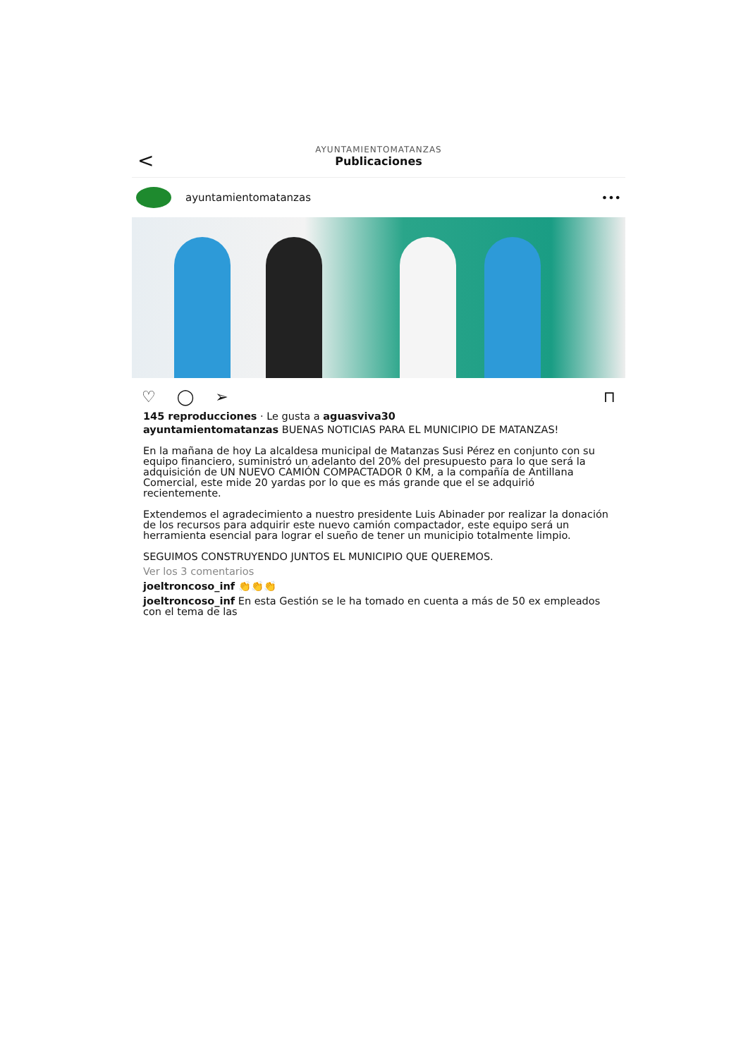<
AYUNTAMIENTOMATANZAS
Publicaciones
ayuntamientomatanzas •••
♡ ◯ ➢ ⊓
145 reproducciones · Le gusta a aguasviva30
ayuntamientomatanzas BUENAS NOTICIAS PARA EL MUNICIPIO DE MATANZAS!
En la mañana de hoy La alcaldesa municipal de Matanzas Susi Pérez en conjunto con su equipo financiero, suministró un adelanto del 20% del presupuesto para lo que será la adquisición de UN NUEVO CAMIÓN COMPACTADOR 0 KM, a la compañía de Antillana Comercial, este mide 20 yardas por lo que es más grande que el se adquirió recientemente.
Extendemos el agradecimiento a nuestro presidente Luis Abinader por realizar la donación de los recursos para adquirir este nuevo camión compactador, este equipo será un herramienta esencial para lograr el sueño de tener un municipio totalmente limpio.
SEGUIMOS CONSTRUYENDO JUNTOS EL MUNICIPIO QUE QUEREMOS.
Ver los 3 comentarios
joeltroncoso_inf 👏👏👏
joeltroncoso_inf En esta Gestión se le ha tomado en cuenta a más de 50 ex empleados con el tema de las